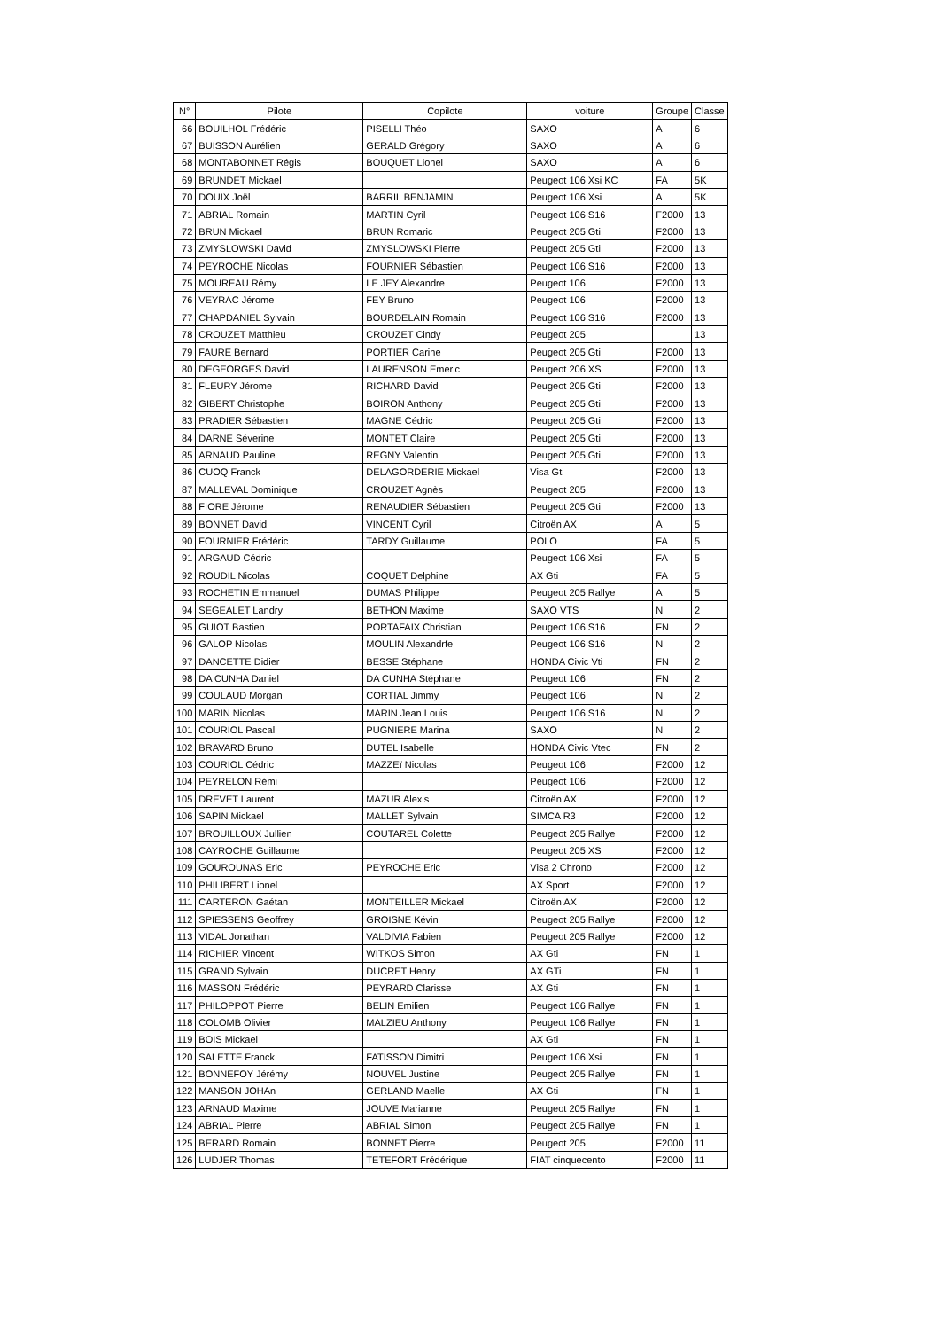| N° | Pilote | Copilote | voiture | Groupe | Classe |
| --- | --- | --- | --- | --- | --- |
| 66 | BOUILHOL Frédéric | PISELLI Théo | SAXO | A | 6 |
| 67 | BUISSON Aurélien | GERALD Grégory | SAXO | A | 6 |
| 68 | MONTABONNET Régis | BOUQUET Lionel | SAXO | A | 6 |
| 69 | BRUNDET Mickael | | Peugeot 106 Xsi KC | FA | 5K |
| 70 | DOUIX Joël | BARRIL BENJAMIN | Peugeot 106 Xsi | A | 5K |
| 71 | ABRIAL Romain | MARTIN Cyril | Peugeot 106 S16 | F2000 | 13 |
| 72 | BRUN Mickael | BRUN Romaric | Peugeot 205 Gti | F2000 | 13 |
| 73 | ZMYSLOWSKI David | ZMYSLOWSKI Pierre | Peugeot 205 Gti | F2000 | 13 |
| 74 | PEYROCHE Nicolas | FOURNIER Sébastien | Peugeot 106 S16 | F2000 | 13 |
| 75 | MOUREAU Rémy | LE JEY Alexandre | Peugeot 106 | F2000 | 13 |
| 76 | VEYRAC Jérome | FEY Bruno | Peugeot 106 | F2000 | 13 |
| 77 | CHAPDANIEL Sylvain | BOURDELAIN Romain | Peugeot 106 S16 | F2000 | 13 |
| 78 | CROUZET Matthieu | CROUZET Cindy | Peugeot 205 | | 13 |
| 79 | FAURE Bernard | PORTIER Carine | Peugeot 205 Gti | F2000 | 13 |
| 80 | DEGEORGES David | LAURENSON Emeric | Peugeot 206 XS | F2000 | 13 |
| 81 | FLEURY Jérome | RICHARD David | Peugeot 205 Gti | F2000 | 13 |
| 82 | GIBERT Christophe | BOIRON Anthony | Peugeot 205 Gti | F2000 | 13 |
| 83 | PRADIER Sébastien | MAGNE Cédric | Peugeot 205 Gti | F2000 | 13 |
| 84 | DARNE Séverine | MONTET Claire | Peugeot 205 Gti | F2000 | 13 |
| 85 | ARNAUD Pauline | REGNY Valentin | Peugeot 205 Gti | F2000 | 13 |
| 86 | CUOQ Franck | DELAGORDERIE Mickael | Visa Gti | F2000 | 13 |
| 87 | MALLEVAL Dominique | CROUZET Agnès | Peugeot 205 | F2000 | 13 |
| 88 | FIORE Jérome | RENAUDIER Sébastien | Peugeot 205 Gti | F2000 | 13 |
| 89 | BONNET David | VINCENT Cyril | Citroën AX | A | 5 |
| 90 | FOURNIER Frédéric | TARDY Guillaume | POLO | FA | 5 |
| 91 | ARGAUD Cédric | | Peugeot 106 Xsi | FA | 5 |
| 92 | ROUDIL Nicolas | COQUET Delphine | AX Gti | FA | 5 |
| 93 | ROCHETIN Emmanuel | DUMAS Philippe | Peugeot 205 Rallye | A | 5 |
| 94 | SEGEALET Landry | BETHON Maxime | SAXO VTS | N | 2 |
| 95 | GUIOT Bastien | PORTAFAIX Christian | Peugeot 106 S16 | FN | 2 |
| 96 | GALOP Nicolas | MOULIN Alexandrfe | Peugeot 106 S16 | N | 2 |
| 97 | DANCETTE Didier | BESSE Stéphane | HONDA Civic Vti | FN | 2 |
| 98 | DA CUNHA Daniel | DA CUNHA Stéphane | Peugeot 106 | FN | 2 |
| 99 | COULAUD Morgan | CORTIAL Jimmy | Peugeot 106 | N | 2 |
| 100 | MARIN Nicolas | MARIN Jean Louis | Peugeot 106 S16 | N | 2 |
| 101 | COURIOL Pascal | PUGNIERE Marina | SAXO | N | 2 |
| 102 | BRAVARD Bruno | DUTEL Isabelle | HONDA Civic Vtec | FN | 2 |
| 103 | COURIOL Cédric | MAZZEï Nicolas | Peugeot 106 | F2000 | 12 |
| 104 | PEYRELON Rémi | | Peugeot 106 | F2000 | 12 |
| 105 | DREVET Laurent | MAZUR Alexis | Citroën AX | F2000 | 12 |
| 106 | SAPIN Mickael | MALLET Sylvain | SIMCA R3 | F2000 | 12 |
| 107 | BROUILLOUX Jullien | COUTAREL Colette | Peugeot 205 Rallye | F2000 | 12 |
| 108 | CAYROCHE Guillaume | | Peugeot 205 XS | F2000 | 12 |
| 109 | GOUROUNAS Eric | PEYROCHE Eric | Visa 2 Chrono | F2000 | 12 |
| 110 | PHILIBERT Lionel | | AX Sport | F2000 | 12 |
| 111 | CARTERON Gaétan | MONTEILLER Mickael | Citroën AX | F2000 | 12 |
| 112 | SPIESSENS Geoffrey | GROISNE Kévin | Peugeot 205 Rallye | F2000 | 12 |
| 113 | VIDAL Jonathan | VALDIVIA Fabien | Peugeot 205 Rallye | F2000 | 12 |
| 114 | RICHIER Vincent | WITKOS Simon | AX Gti | FN | 1 |
| 115 | GRAND Sylvain | DUCRET Henry | AX GTi | FN | 1 |
| 116 | MASSON Frédéric | PEYRARD Clarisse | AX Gti | FN | 1 |
| 117 | PHILOPPOT Pierre | BELIN Emilien | Peugeot 106 Rallye | FN | 1 |
| 118 | COLOMB Olivier | MALZIEU Anthony | Peugeot 106 Rallye | FN | 1 |
| 119 | BOIS Mickael | | AX Gti | FN | 1 |
| 120 | SALETTE Franck | FATISSON Dimitri | Peugeot 106 Xsi | FN | 1 |
| 121 | BONNEFOY Jérémy | NOUVEL Justine | Peugeot 205 Rallye | FN | 1 |
| 122 | MANSON JOHAn | GERLAND Maelle | AX Gti | FN | 1 |
| 123 | ARNAUD Maxime | JOUVE Marianne | Peugeot 205 Rallye | FN | 1 |
| 124 | ABRIAL Pierre | ABRIAL Simon | Peugeot 205 Rallye | FN | 1 |
| 125 | BERARD Romain | BONNET Pierre | Peugeot 205 | F2000 | 11 |
| 126 | LUDJER Thomas | TETEFORT Frédérique | FIAT cinquecento | F2000 | 11 |